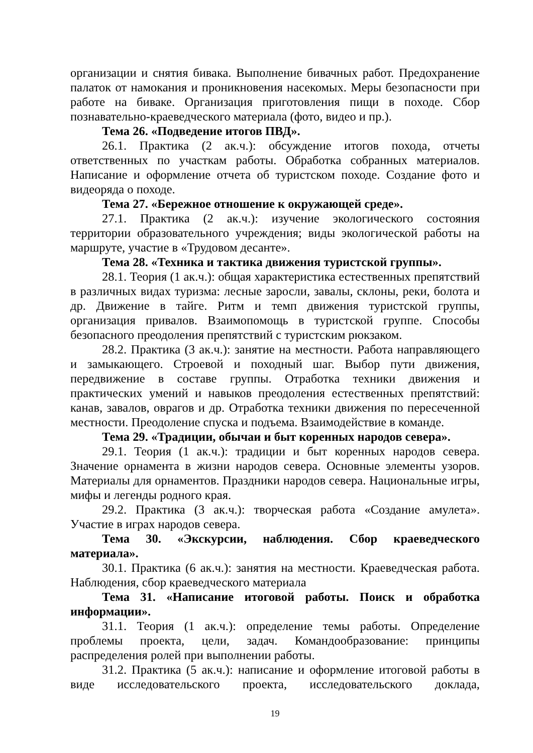организации и снятия бивака. Выполнение бивачных работ. Предохранение палаток от намокания и проникновения насекомых. Меры безопасности при работе на биваке. Организация приготовления пищи в походе. Сбор познавательно-краеведческого материала (фото, видео и пр.).
Тема 26. «Подведение итогов ПВД».
26.1. Практика (2 ак.ч.): обсуждение итогов похода, отчеты ответственных по участкам работы. Обработка собранных материалов. Написание и оформление отчета об туристском походе. Создание фото и видеоряда о походе.
Тема 27. «Бережное отношение к окружающей среде».
27.1. Практика (2 ак.ч.): изучение экологического состояния территории образовательного учреждения; виды экологической работы на маршруте, участие в «Трудовом десанте».
Тема 28. «Техника и тактика движения туристской группы».
28.1. Теория (1 ак.ч.): общая характеристика естественных препятствий в различных видах туризма: лесные заросли, завалы, склоны, реки, болота и др. Движение в тайге. Ритм и темп движения туристской группы, организация привалов. Взаимопомощь в туристской группе. Способы безопасного преодоления препятствий с туристским рюкзаком.
28.2. Практика (3 ак.ч.): занятие на местности. Работа направляющего и замыкающего. Строевой и походный шаг. Выбор пути движения, передвижение в составе группы. Отработка техники движения и практических умений и навыков преодоления естественных препятствий: канав, завалов, оврагов и др. Отработка техники движения по пересеченной местности. Преодоление спуска и подъема. Взаимодействие в команде.
Тема 29. «Традиции, обычаи и быт коренных народов севера».
29.1. Теория (1 ак.ч.): традиции и быт коренных народов севера. Значение орнамента в жизни народов севера. Основные элементы узоров. Материалы для орнаментов. Праздники народов севера. Национальные игры, мифы и легенды родного края.
29.2. Практика (3 ак.ч.): творческая работа «Создание амулета». Участие в играх народов севера.
Тема 30. «Экскурсии, наблюдения. Сбор краеведческого материала».
30.1. Практика (6 ак.ч.): занятия на местности. Краеведческая работа. Наблюдения, сбор краеведческого материала
Тема 31. «Написание итоговой работы. Поиск и обработка информации».
31.1. Теория (1 ак.ч.): определение темы работы. Определение проблемы проекта, цели, задач. Командообразование: принципы распределения ролей при выполнении работы.
31.2. Практика (5 ак.ч.): написание и оформление итоговой работы в виде исследовательского проекта, исследовательского доклада,
19